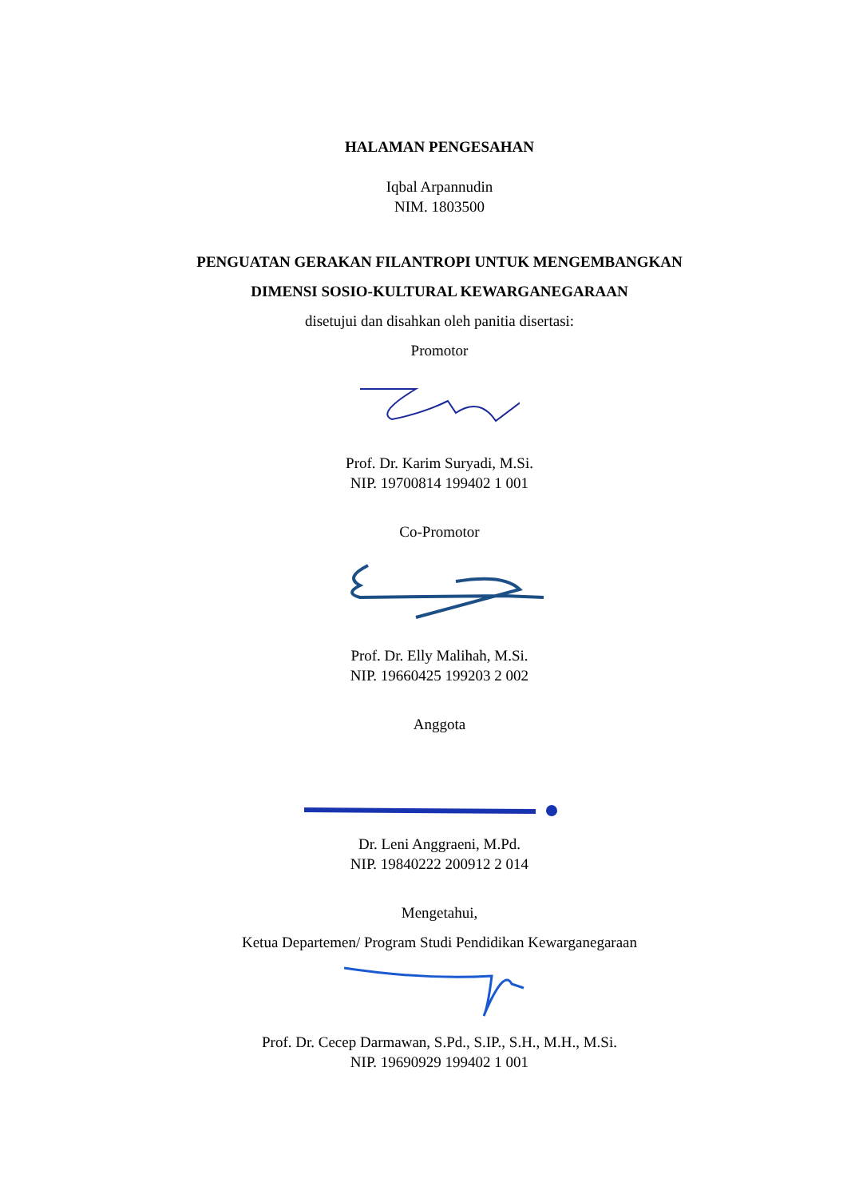HALAMAN PENGESAHAN
Iqbal Arpannudin
NIM. 1803500
PENGUATAN GERAKAN FILANTROPI UNTUK MENGEMBANGKAN
DIMENSI SOSIO-KULTURAL KEWARGANEGARAAN
disetujui dan disahkan oleh panitia disertasi:
Promotor
Prof. Dr. Karim Suryadi, M.Si.
NIP. 19700814 199402 1 001
Co-Promotor
Prof. Dr. Elly Malihah, M.Si.
NIP. 19660425 199203 2 002
Anggota
Dr. Leni Anggraeni, M.Pd.
NIP. 19840222 200912 2 014
Mengetahui,
Ketua Departemen/ Program Studi Pendidikan Kewarganegaraan
Prof. Dr. Cecep Darmawan, S.Pd., S.IP., S.H., M.H., M.Si.
NIP. 19690929 199402 1 001